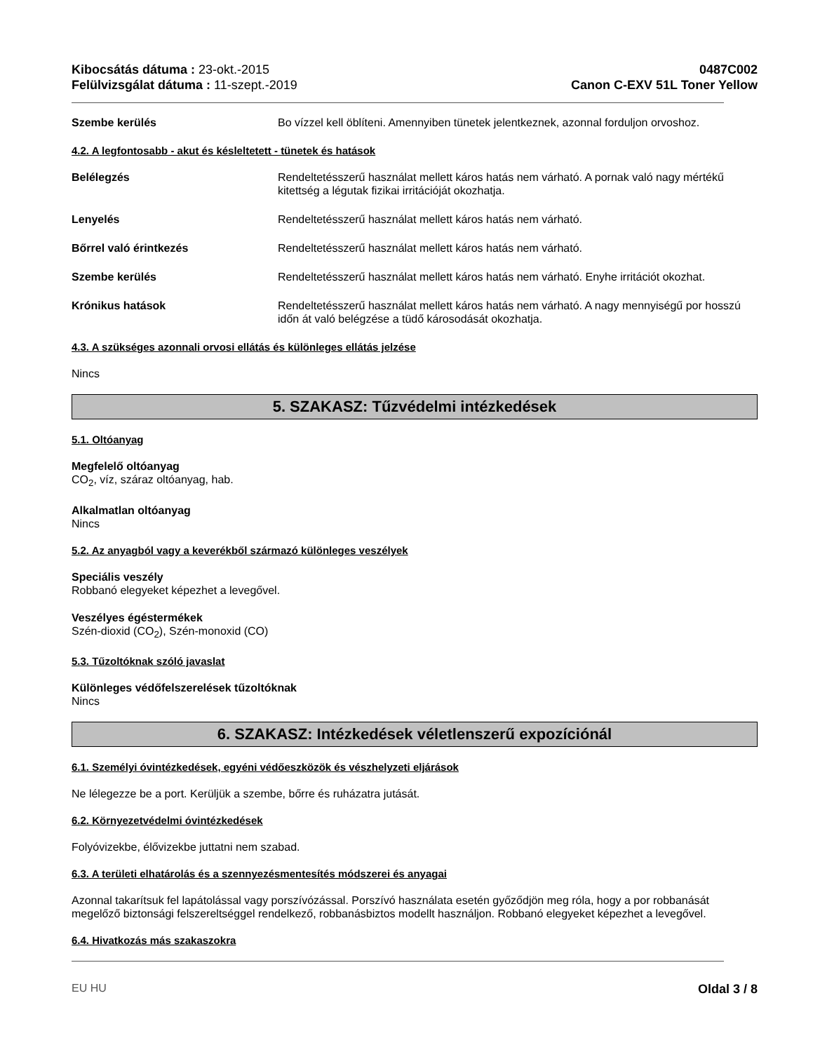Kibocsátás dátuma : 23-okt.-2015
Felülvizsgálat dátuma : 11-szept.-2019
0487C002
Canon C-EXV 51L Toner Yellow
Szembe kerülés Bo vízzel kell öblíteni. Amennyiben tünetek jelentkeznek, azonnal forduljon orvoshoz.
4.2. A legfontosabb - akut és késleltetett - tünetek és hatások
Belélegzés Rendeltetésszerű használat mellett káros hatás nem várható. A pornak való nagy mértékű kitettség a légutak fizikai irritációját okozhatja.
Lenyelés Rendeltetésszerű használat mellett káros hatás nem várható.
Bőrrel való érintkezés Rendeltetésszerű használat mellett káros hatás nem várható.
Szembe kerülés Rendeltetésszerű használat mellett káros hatás nem várható. Enyhe irritációt okozhat.
Krónikus hatások Rendeltetésszerű használat mellett káros hatás nem várható. A nagy mennyiségű por hosszú időn át való belégzése a tüdő károsodását okozhatja.
4.3. A szükséges azonnali orvosi ellátás és különleges ellátás jelzése
Nincs
5. SZAKASZ: Tűzvédelmi intézkedések
5.1. Oltóanyag
Megfelelő oltóanyag
CO<sub>2</sub>, víz, száraz oltóanyag, hab.
Alkalmatlan oltóanyag
Nincs
5.2. Az anyagból vagy a keverékből származó különleges veszélyek
Speciális veszély
Robbanó elegyeket képezhet a levegővel.
Veszélyes égéstermékek
Szén-dioxid (CO<sub>2</sub>), Szén-monoxid (CO)
5.3. Tűzoltóknak szóló javaslat
Különleges védőfelszerelések tűzoltóknak
Nincs
6. SZAKASZ: Intézkedések véletlenszerű expozíciónál
6.1. Személyi óvintézkedések, egyéni védőeszközök és vészhelyzeti eljárások
Ne lélegezze be a port. Kerüljük a szembe, bőrre és ruházatra jutását.
6.2. Környezetvédelmi óvintézkedések
Folyóvizekbe, élővizekbe juttatni nem szabad.
6.3. A területi elhatárolás és a szennyezésmentesítés módszerei és anyagai
Azonnal takarítsuk fel lapátolással vagy porszívózással. Porszívó használata esetén győződjön meg róla, hogy a por robbanását megelőző biztonsági felszereltséggel rendelkező, robbanásbiztos modellt használjon. Robbanó elegyeket képezhet a levegővel.
6.4. Hivatkozás más szakaszokra
EU HU Oldal 3 / 8